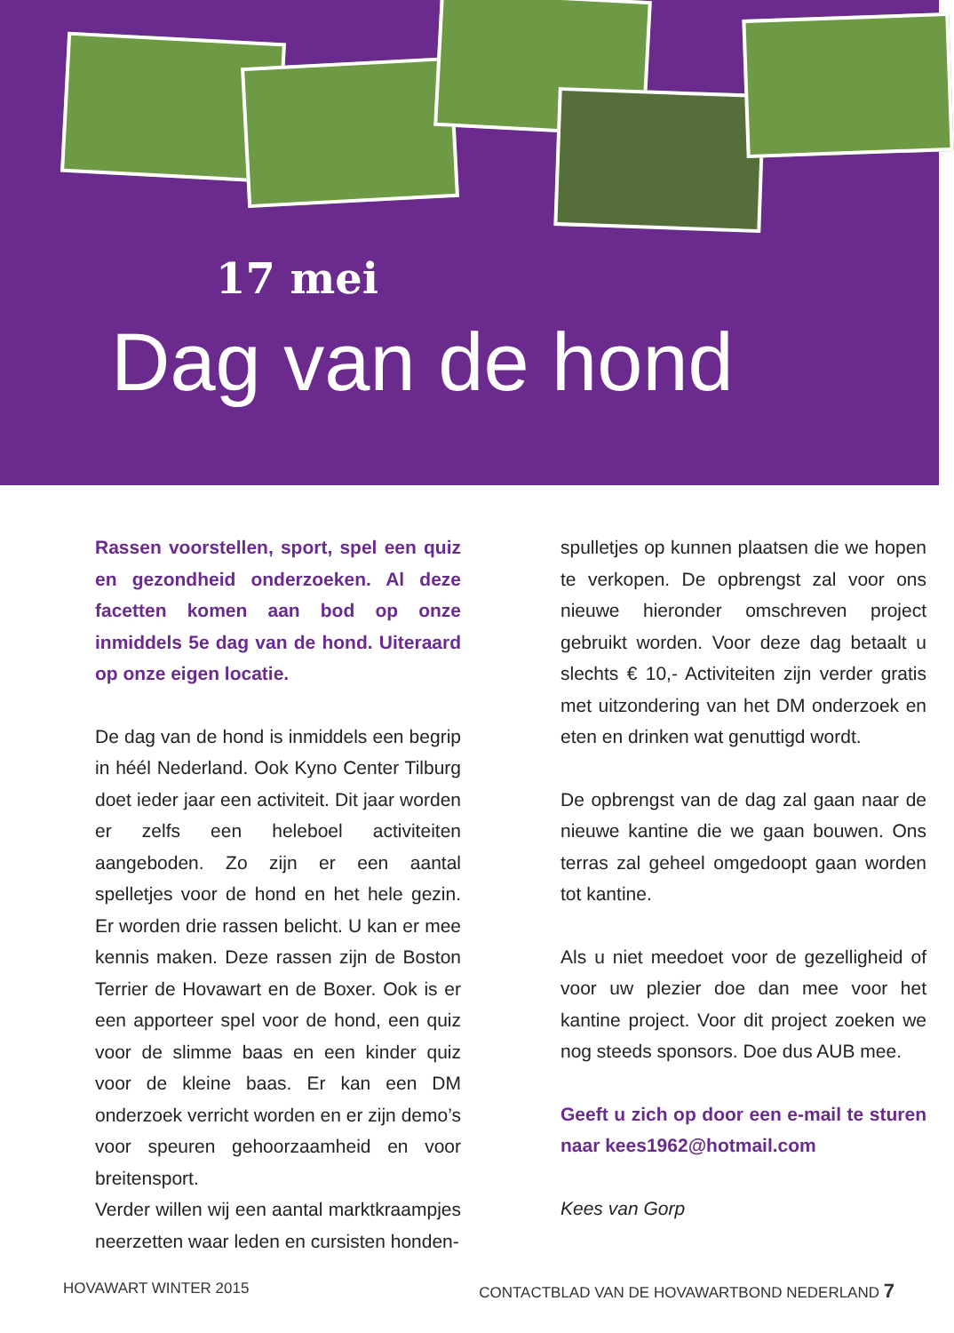17 mei
Dag van de hond
Rassen voorstellen, sport, spel een quiz en gezondheid onderzoeken. Al deze facetten komen aan bod op onze inmiddels 5e dag van de hond. Uiteraard op onze eigen locatie.
De dag van de hond is inmiddels een begrip in héél Nederland. Ook Kyno Center Tilburg doet ieder jaar een activiteit. Dit jaar worden er zelfs een heleboel activiteiten aangeboden. Zo zijn er een aantal spelletjes voor de hond en het hele gezin. Er worden drie rassen belicht. U kan er mee kennis maken. Deze rassen zijn de Boston Terrier de Hovawart en de Boxer. Ook is er een apporteer spel voor de hond, een quiz voor de slimme baas en een kinder quiz voor de kleine baas. Er kan een DM onderzoek verricht worden en er zijn demo’s voor speuren gehoorzaamheid en voor breitensport.
Verder willen wij een aantal marktkraampjes neerzetten waar leden en cursisten honden-
spulletjes op kunnen plaatsen die we hopen te verkopen. De opbrengst zal voor ons nieuwe hieronder omschreven project gebruikt worden. Voor deze dag betaalt u slechts € 10,- Activiteiten zijn verder gratis met uitzondering van het DM onderzoek en eten en drinken wat genuttigd wordt.
De opbrengst van de dag zal gaan naar de nieuwe kantine die we gaan bouwen. Ons terras zal geheel omgedoopt gaan worden tot kantine.
Als u niet meedoet voor de gezelligheid of voor uw plezier doe dan mee voor het kantine project. Voor dit project zoeken we nog steeds sponsors. Doe dus AUB mee.
Geeft u zich op door een e-mail te sturen naar kees1962@hotmail.com
Kees van Gorp
HOVAWART WINTER 2015 CONTACTBLAD VAN DE HOVAWARTBOND NEDERLAND 7